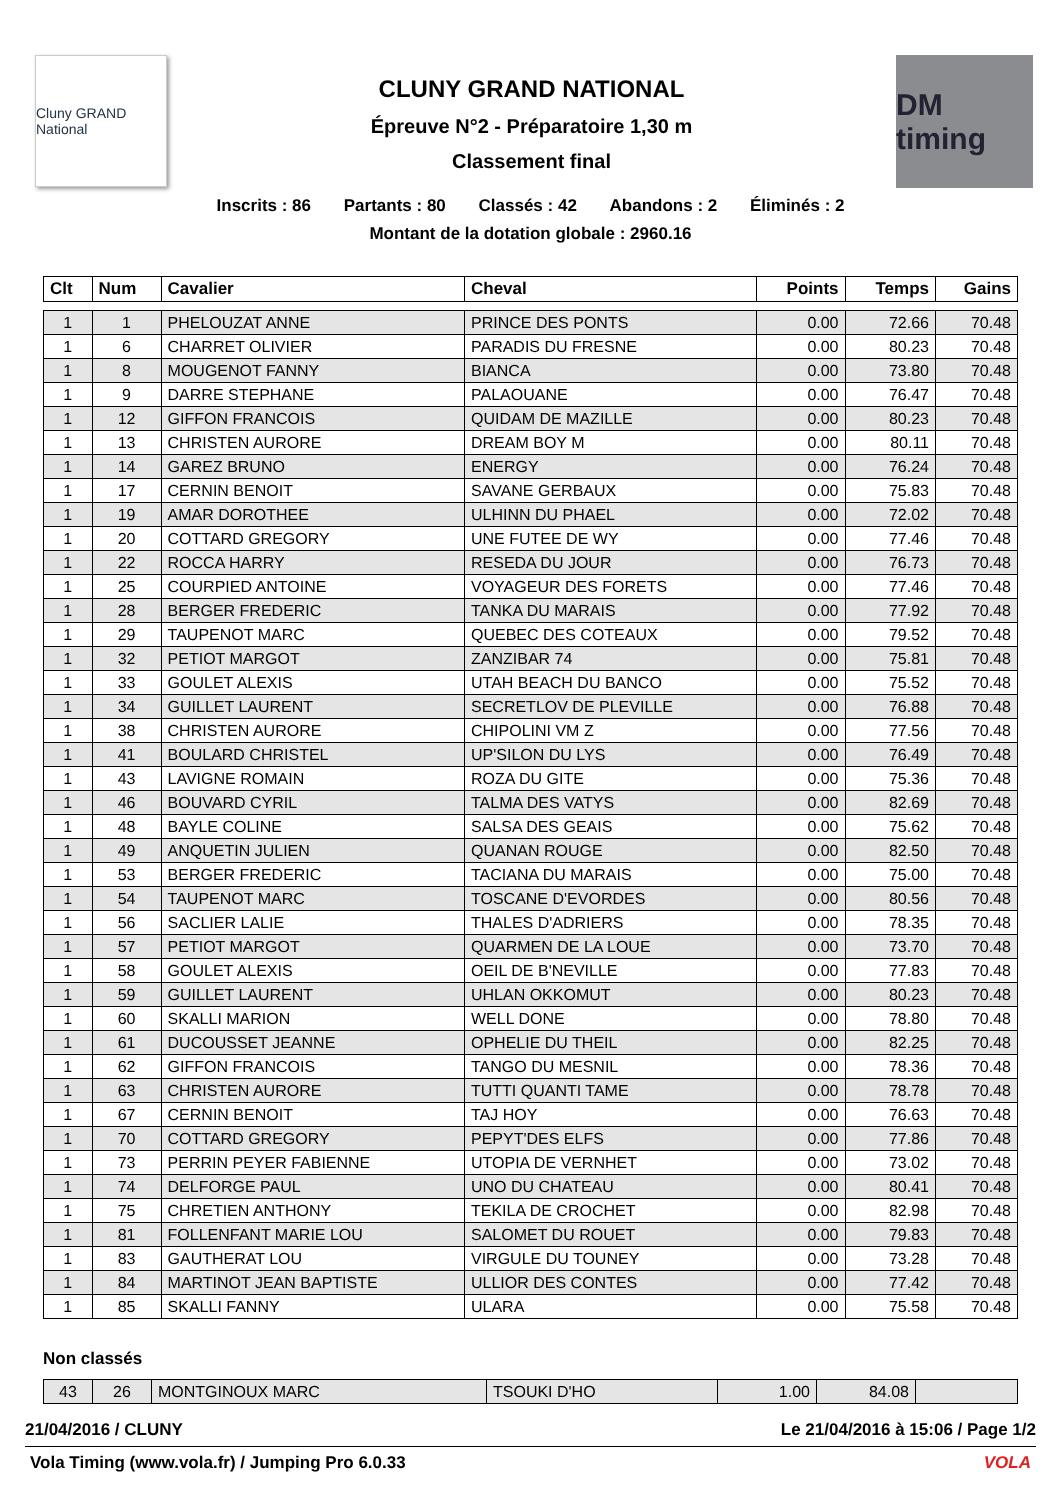Cluny GRAND National
CLUNY GRAND NATIONAL
Épreuve N°2 - Préparatoire 1,30 m
Classement final
DM timing
Inscrits : 86 Partants : 80 Classés : 42 Abandons : 2 Éliminés : 2
Montant de la dotation globale : 2960.16
| Clt | Num | Cavalier | Cheval | Points | Temps | Gains |
| --- | --- | --- | --- | --- | --- | --- |
| 1 | 1 | PHELOUZAT ANNE | PRINCE DES PONTS | 0.00 | 72.66 | 70.48 |
| 1 | 6 | CHARRET OLIVIER | PARADIS DU FRESNE | 0.00 | 80.23 | 70.48 |
| 1 | 8 | MOUGENOT FANNY | BIANCA | 0.00 | 73.80 | 70.48 |
| 1 | 9 | DARRE STEPHANE | PALAOUANE | 0.00 | 76.47 | 70.48 |
| 1 | 12 | GIFFON FRANCOIS | QUIDAM DE MAZILLE | 0.00 | 80.23 | 70.48 |
| 1 | 13 | CHRISTEN AURORE | DREAM BOY M | 0.00 | 80.11 | 70.48 |
| 1 | 14 | GAREZ BRUNO | ENERGY | 0.00 | 76.24 | 70.48 |
| 1 | 17 | CERNIN BENOIT | SAVANE GERBAUX | 0.00 | 75.83 | 70.48 |
| 1 | 19 | AMAR DOROTHEE | ULHINN DU PHAEL | 0.00 | 72.02 | 70.48 |
| 1 | 20 | COTTARD GREGORY | UNE FUTEE DE WY | 0.00 | 77.46 | 70.48 |
| 1 | 22 | ROCCA HARRY | RESEDA DU JOUR | 0.00 | 76.73 | 70.48 |
| 1 | 25 | COURPIED ANTOINE | VOYAGEUR DES FORETS | 0.00 | 77.46 | 70.48 |
| 1 | 28 | BERGER FREDERIC | TANKA DU MARAIS | 0.00 | 77.92 | 70.48 |
| 1 | 29 | TAUPENOT MARC | QUEBEC DES COTEAUX | 0.00 | 79.52 | 70.48 |
| 1 | 32 | PETIOT MARGOT | ZANZIBAR 74 | 0.00 | 75.81 | 70.48 |
| 1 | 33 | GOULET ALEXIS | UTAH BEACH DU BANCO | 0.00 | 75.52 | 70.48 |
| 1 | 34 | GUILLET LAURENT | SECRETLOV DE PLEVILLE | 0.00 | 76.88 | 70.48 |
| 1 | 38 | CHRISTEN AURORE | CHIPOLINI VM Z | 0.00 | 77.56 | 70.48 |
| 1 | 41 | BOULARD CHRISTEL | UP'SILON DU LYS | 0.00 | 76.49 | 70.48 |
| 1 | 43 | LAVIGNE ROMAIN | ROZA DU GITE | 0.00 | 75.36 | 70.48 |
| 1 | 46 | BOUVARD CYRIL | TALMA DES VATYS | 0.00 | 82.69 | 70.48 |
| 1 | 48 | BAYLE COLINE | SALSA DES GEAIS | 0.00 | 75.62 | 70.48 |
| 1 | 49 | ANQUETIN JULIEN | QUANAN ROUGE | 0.00 | 82.50 | 70.48 |
| 1 | 53 | BERGER FREDERIC | TACIANA DU MARAIS | 0.00 | 75.00 | 70.48 |
| 1 | 54 | TAUPENOT MARC | TOSCANE D'EVORDES | 0.00 | 80.56 | 70.48 |
| 1 | 56 | SACLIER LALIE | THALES D'ADRIERS | 0.00 | 78.35 | 70.48 |
| 1 | 57 | PETIOT MARGOT | QUARMEN DE LA LOUE | 0.00 | 73.70 | 70.48 |
| 1 | 58 | GOULET ALEXIS | OEIL DE B'NEVILLE | 0.00 | 77.83 | 70.48 |
| 1 | 59 | GUILLET LAURENT | UHLAN OKKOMUT | 0.00 | 80.23 | 70.48 |
| 1 | 60 | SKALLI MARION | WELL DONE | 0.00 | 78.80 | 70.48 |
| 1 | 61 | DUCOUSSET JEANNE | OPHELIE DU THEIL | 0.00 | 82.25 | 70.48 |
| 1 | 62 | GIFFON FRANCOIS | TANGO DU MESNIL | 0.00 | 78.36 | 70.48 |
| 1 | 63 | CHRISTEN AURORE | TUTTI QUANTI TAME | 0.00 | 78.78 | 70.48 |
| 1 | 67 | CERNIN BENOIT | TAJ HOY | 0.00 | 76.63 | 70.48 |
| 1 | 70 | COTTARD GREGORY | PEPYT'DES ELFS | 0.00 | 77.86 | 70.48 |
| 1 | 73 | PERRIN PEYER FABIENNE | UTOPIA DE VERNHET | 0.00 | 73.02 | 70.48 |
| 1 | 74 | DELFORGE PAUL | UNO DU CHATEAU | 0.00 | 80.41 | 70.48 |
| 1 | 75 | CHRETIEN ANTHONY | TEKILA DE CROCHET | 0.00 | 82.98 | 70.48 |
| 1 | 81 | FOLLENFANT MARIE LOU | SALOMET DU ROUET | 0.00 | 79.83 | 70.48 |
| 1 | 83 | GAUTHERAT LOU | VIRGULE DU TOUNEY | 0.00 | 73.28 | 70.48 |
| 1 | 84 | MARTINOT JEAN BAPTISTE | ULLIOR DES CONTES | 0.00 | 77.42 | 70.48 |
| 1 | 85 | SKALLI FANNY | ULARA | 0.00 | 75.58 | 70.48 |
Non classés
| 43 | 26 | MONTGINOUX MARC | TSOUKI D'HO | 1.00 | 84.08 | |
21/04/2016 / CLUNY Le 21/04/2016 à 15:06 / Page 1/2
Vola Timing (www.vola.fr) / Jumping Pro 6.0.33 VOLA